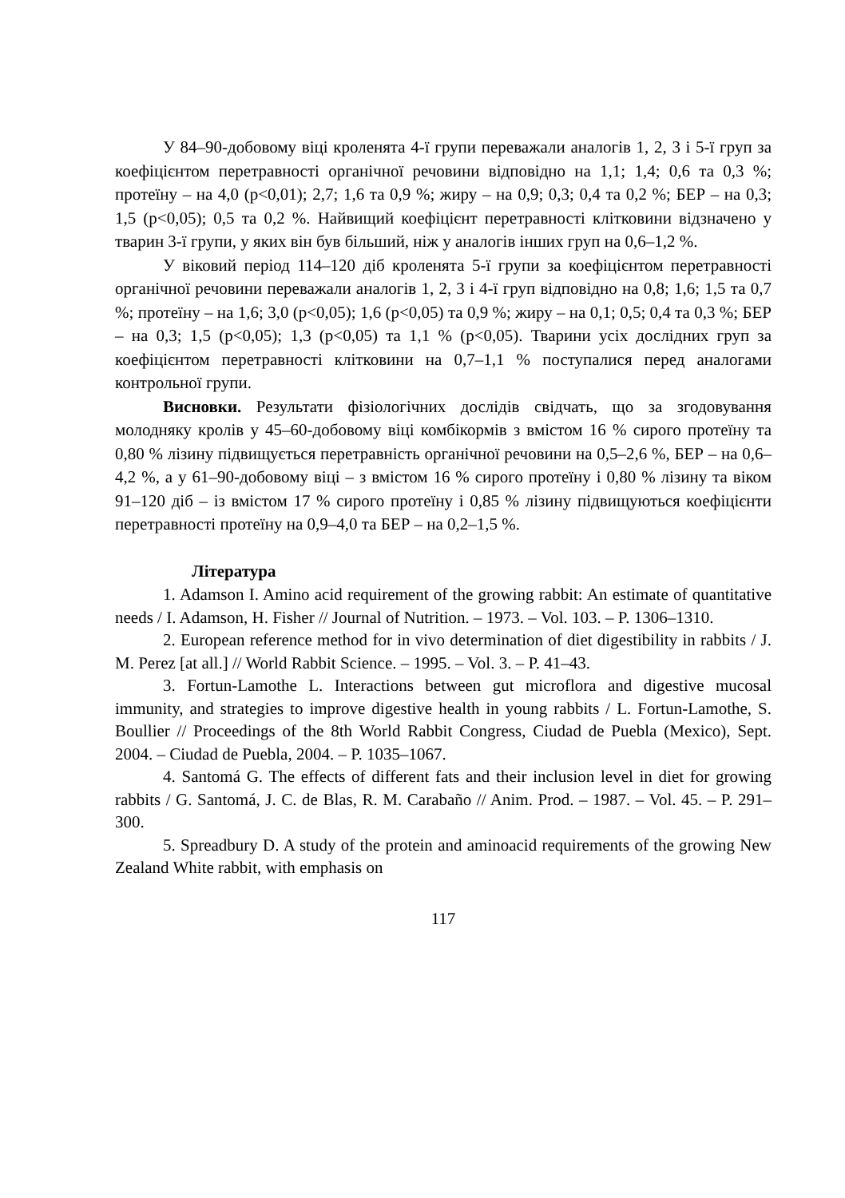У 84–90-добовому віці кроленята 4-ї групи переважали аналогів 1, 2, 3 і 5-ї груп за коефіцієнтом перетравності органічної речовини відповідно на 1,1; 1,4; 0,6 та 0,3 %; протеїну – на 4,0 (p<0,01); 2,7; 1,6 та 0,9 %; жиру – на 0,9; 0,3; 0,4 та 0,2 %; БЕР – на 0,3; 1,5 (p<0,05); 0,5 та 0,2 %. Найвищий коефіцієнт перетравності клітковини відзначено у тварин 3-ї групи, у яких він був більший, ніж у аналогів інших груп на 0,6–1,2 %.
У віковий період 114–120 діб кроленята 5-ї групи за коефіцієнтом перетравності органічної речовини переважали аналогів 1, 2, 3 і 4-ї груп відповідно на 0,8; 1,6; 1,5 та 0,7 %; протеїну – на 1,6; 3,0 (p<0,05); 1,6 (p<0,05) та 0,9 %; жиру – на 0,1; 0,5; 0,4 та 0,3 %; БЕР – на 0,3; 1,5 (p<0,05); 1,3 (p<0,05) та 1,1 % (p<0,05). Тварини усіх дослідних груп за коефіцієнтом перетравності клітковини на 0,7–1,1 % поступалися перед аналогами контрольної групи.
Висновки. Результати фізіологічних дослідів свідчать, що за згодовування молодняку кролів у 45–60-добовому віці комбікормів з вмістом 16 % сирого протеїну та 0,80 % лізину підвищується перетравність органічної речовини на 0,5–2,6 %, БЕР – на 0,6–4,2 %, а у 61–90-добовому віці – з вмістом 16 % сирого протеїну і 0,80 % лізину та віком 91–120 діб – із вмістом 17 % сирого протеїну і 0,85 % лізину підвищуються коефіцієнти перетравності протеїну на 0,9–4,0 та БЕР – на 0,2–1,5 %.
Література
1. Adamson I. Amino acid requirement of the growing rabbit: An estimate of quantitative needs / I. Adamson, H. Fisher // Journal of Nutrition. – 1973. – Vol. 103. – P. 1306–1310.
2. European reference method for in vivo determination of diet digestibility in rabbits / J. M. Perez [at all.] // World Rabbit Science. – 1995. – Vol. 3. – P. 41–43.
3. Fortun-Lamothe L. Interactions between gut microflora and digestive mucosal immunity, and strategies to improve digestive health in young rabbits / L. Fortun-Lamothe, S. Boullier // Proceedings of the 8th World Rabbit Congress, Ciudad de Puebla (Mexico), Sept. 2004. – Ciudad de Puebla, 2004. – P. 1035–1067.
4. Santomá G. The effects of different fats and their inclusion level in diet for growing rabbits / G. Santomá, J. C. de Blas, R. M. Carabaño // Anim. Prod. – 1987. – Vol. 45. – P. 291–300.
5. Spreadbury D. A study of the protein and aminoacid requirements of the growing New Zealand White rabbit, with emphasis on
117